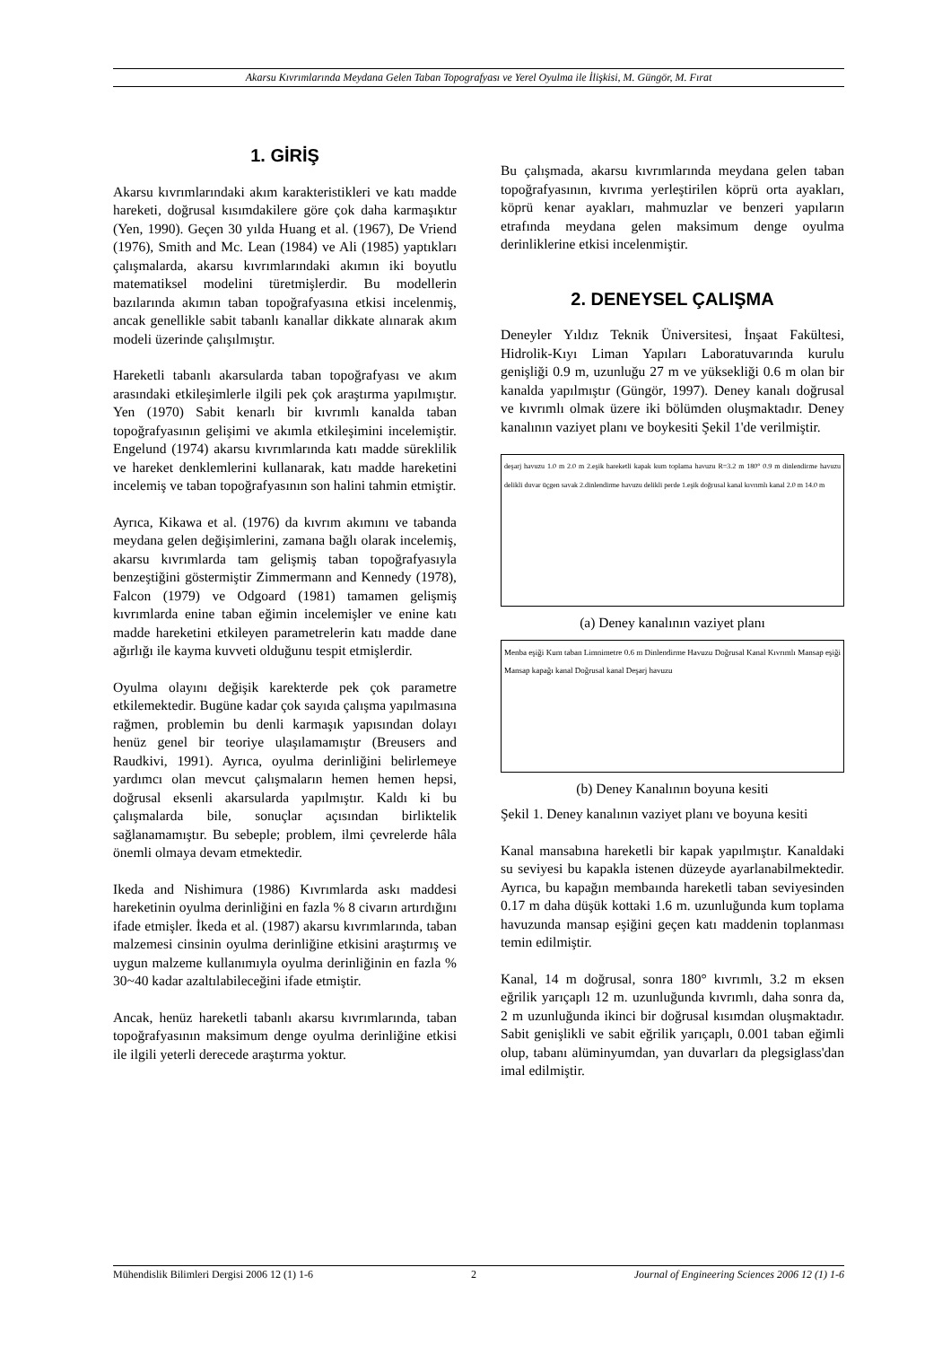Akarsu Kıvrımlarında Meydana Gelen Taban Topografyası ve Yerel Oyulma ile İlişkisi, M. Güngör, M. Fırat
1. GİRİŞ
Akarsu kıvrımlarındaki akım karakteristikleri ve katı madde hareketi, doğrusal kısımdakilere göre çok daha karmaşıktır (Yen, 1990). Geçen 30 yılda Huang et al. (1967), De Vriend (1976), Smith and Mc. Lean (1984) ve Ali (1985) yaptıkları çalışmalarda, akarsu kıvrımlarındaki akımın iki boyutlu matematiksel modelini türetmişlerdir. Bu modellerin bazılarında akımın taban topoğrafyasına etkisi incelenmiş, ancak genellikle sabit tabanlı kanallar dikkate alınarak akım modeli üzerinde çalışılmıştır.
Hareketli tabanlı akarsularda taban topoğrafyası ve akım arasındaki etkileşimlerle ilgili pek çok araştırma yapılmıştır. Yen (1970) Sabit kenarlı bir kıvrımlı kanalda taban topoğrafyasının gelişimi ve akımla etkileşimini incelemiştir. Engelund (1974) akarsu kıvrımlarında katı madde süreklilik ve hareket denklemlerini kullanarak, katı madde hareketini incelemiş ve taban topoğrafyasının son halini tahmin etmiştir.
Ayrıca, Kikawa et al. (1976) da kıvrım akımını ve tabanda meydana gelen değişimlerini, zamana bağlı olarak incelemiş, akarsu kıvrımlarda tam gelişmiş taban topoğrafyasıyla benzeştiğini göstermiştir Zimmermann and Kennedy (1978), Falcon (1979) ve Odgoard (1981) tamamen gelişmiş kıvrımlarda enine taban eğimin incelemişler ve enine katı madde hareketini etkileyen parametrelerin katı madde dane ağırlığı ile kayma kuvveti olduğunu tespit etmişlerdir.
Oyulma olayını değişik karekterde pek çok parametre etkilemektedir. Bugüne kadar çok sayıda çalışma yapılmasına rağmen, problemin bu denli karmaşık yapısından dolayı henüz genel bir teoriye ulaşılamamıştır (Breusers and Raudkivi, 1991). Ayrıca, oyulma derinliğini belirlemeye yardımcı olan mevcut çalışmaların hemen hemen hepsi, doğrusal eksenli akarsularda yapılmıştır. Kaldı ki bu çalışmalarda bile, sonuçlar açısından birliktelik sağlanamamıştır. Bu sebeple; problem, ilmi çevrelerde hâla önemli olmaya devam etmektedir.
Ikeda and Nishimura (1986) Kıvrımlarda askı maddesi hareketinin oyulma derinliğini en fazla % 8 civarın artırdığını ifade etmişler. İkeda et al. (1987) akarsu kıvrımlarında, taban malzemesi cinsinin oyulma derinliğine etkisini araştırmış ve uygun malzeme kullanımıyla oyulma derinliğinin en fazla % 30~40 kadar azaltılabileceğini ifade etmiştir.
Ancak, henüz hareketli tabanlı akarsu kıvrımlarında, taban topoğrafyasının maksimum denge oyulma derinliğine etkisi ile ilgili yeterli derecede araştırma yoktur.
Bu çalışmada, akarsu kıvrımlarında meydana gelen taban topoğrafyasının, kıvrıma yerleştirilen köprü orta ayakları, köprü kenar ayakları, mahmuzlar ve benzeri yapıların etrafında meydana gelen maksimum denge oyulma derinliklerine etkisi incelenmiştir.
2. DENEYSEL ÇALIŞMA
Deneyler Yıldız Teknik Üniversitesi, İnşaat Fakültesi, Hidrolik-Kıyı Liman Yapıları Laboratuvarında kurulu genişliği 0.9 m, uzunluğu 27 m ve yüksekliği 0.6 m olan bir kanalda yapılmıştır (Güngör, 1997). Deney kanalı doğrusal ve kıvrımlı olmak üzere iki bölümden oluşmaktadır. Deney kanalının vaziyet planı ve boykesiti Şekil 1'de verilmiştir.
deşarj havuzu 1.0 m 2.0 m 2.eşik hareketli kapak kum toplama havuzu R=3.2 m 180° 0.9 m dinlendirme havuzu delikli duvar üçgen savak 2.dinlendirme havuzu delikli perde 1.eşik doğrusal kanal kıvrımlı kanal 2.0 m 14.0 m
(a) Deney kanalının vaziyet planı
Menba eşiği Kum taban Limnimetre 0.6 m Dinlendirme Havuzu Doğrusal Kanal Kıvrımlı Mansap eşiği Mansap kapağı kanal Doğrusal kanal Deşarj havuzu
(b) Deney Kanalının boyuna kesiti
Şekil 1. Deney kanalının vaziyet planı ve boyuna kesiti
Kanal mansabına hareketli bir kapak yapılmıştır. Kanaldaki su seviyesi bu kapakla istenen düzeyde ayarlanabilmektedir. Ayrıca, bu kapağın membaında hareketli taban seviyesinden 0.17 m daha düşük kottaki 1.6 m. uzunluğunda kum toplama havuzunda mansap eşiğini geçen katı maddenin toplanması temin edilmiştir.
Kanal, 14 m doğrusal, sonra 180° kıvrımlı, 3.2 m eksen eğrilik yarıçaplı 12 m. uzunluğunda kıvrımlı, daha sonra da, 2 m uzunluğunda ikinci bir doğrusal kısımdan oluşmaktadır. Sabit genişlikli ve sabit eğrilik yarıçaplı, 0.001 taban eğimli olup, tabanı alüminyumdan, yan duvarları da plegsiglass'dan imal edilmiştir.
Mühendislik Bilimleri Dergisi 2006 12 (1) 1-6 2 Journal of Engineering Sciences 2006 12 (1) 1-6